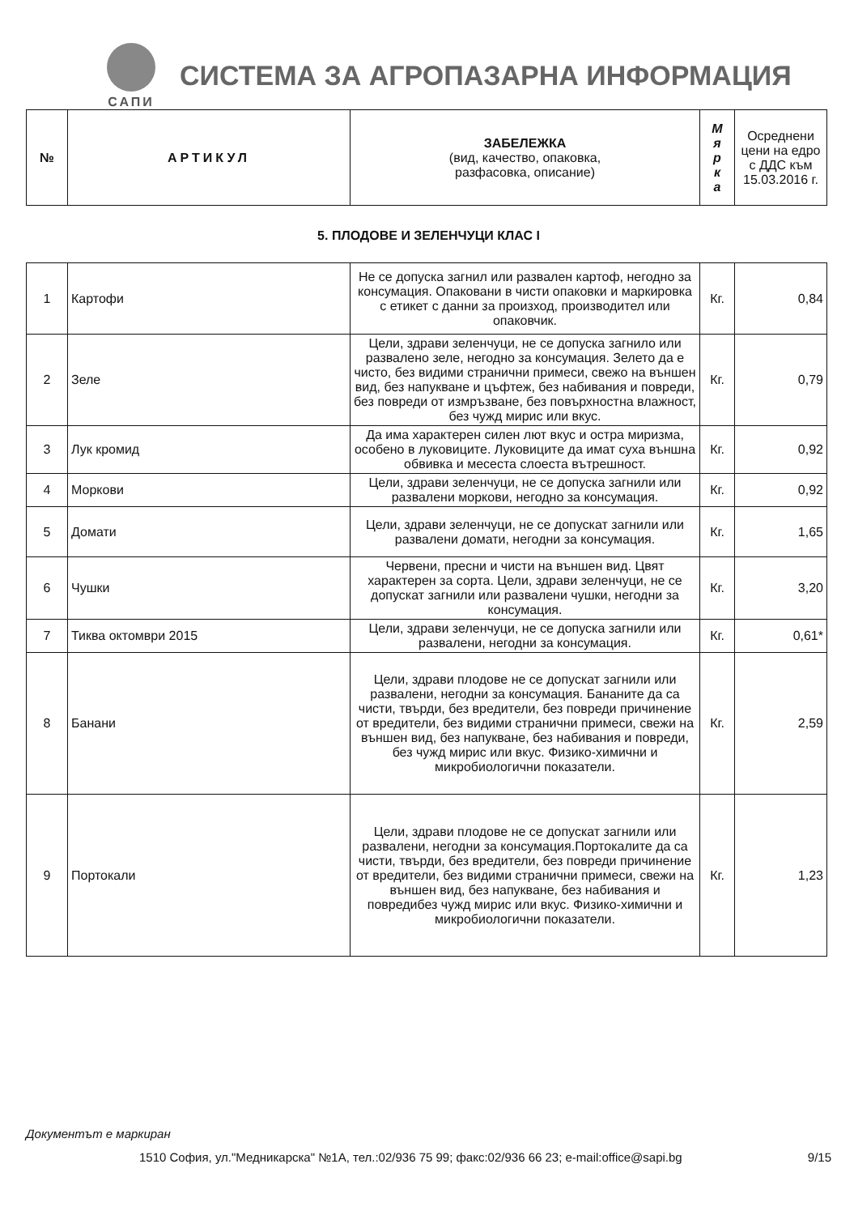САПИ
СИСТЕМА ЗА АГРОПАЗАРНА ИНФОРМАЦИЯ
| № | АРТИКУЛ | ЗАБЕЛЕЖКА (вид, качество, опаковка, разфасовка, описание) | М я р к а | Осреднени цени на едро с ДДС към 15.03.2016 г. |
| --- | --- | --- | --- | --- |
5. ПЛОДОВЕ И ЗЕЛЕНЧУЦИ КЛАС I
| 1 | Картофи | Не се допуска загнил или развален картоф, негодно за консумация. Опаковани в чисти опаковки и маркировка с етикет с данни за произход, производител или опаковчик. | Кг. | 0,84 |
| 2 | Зеле | Цели, здрави зеленчуци, не се допуска загнило или развалено зеле, негодно за консумация. Зелето да е чисто, без видими странични примеси, свежо на външен вид, без напукване и цъфтеж, без набивания и повреди, без повреди от измръзване, без повърхностна влажност, без чужд мирис или вкус. | Кг. | 0,79 |
| 3 | Лук кромид | Да има характерен силен лют вкус и остра миризма, особено в луковиците. Луковиците да имат суха външна обвивка и месеста слоеста вътрешност. | Кг. | 0,92 |
| 4 | Моркови | Цели, здрави зеленчуци, не се допуска загнили или развалени моркови, негодно за консумация. | Кг. | 0,92 |
| 5 | Домати | Цели, здрави зеленчуци, не се допускат загнили или развалени домати, негодни за консумация. | Кг. | 1,65 |
| 6 | Чушки | Червени, пресни и чисти на външен вид. Цвят характерен за сорта. Цели, здрави зеленчуци, не се допускат загнили или развалени чушки, негодни за консумация. | Кг. | 3,20 |
| 7 | Тиква октомври 2015 | Цели, здрави зеленчуци, не се допуска загнили или развалени, негодни за консумация. | Кг. | 0,61* |
| 8 | Банани | Цели, здрави плодове не се допускат загнили или развалени, негодни за консумация. Бананите да са чисти, твърди, без вредители, без повреди причинение от вредители, без видими странични примеси, свежи на външен вид, без напукване, без набивания и повреди, без чужд мирис или вкус. Физико-химични и микробиологични показатели. | Кг. | 2,59 |
| 9 | Портокали | Цели, здрави плодове не се допускат загнили или развалени, негодни за консумация.Портокалите да са чисти, твърди, без вредители, без повреди причинение от вредители, без видими странични примеси, свежи на външен вид, без напукване, без набивания и повредибез чужд мирис или вкус. Физико-химични и микробиологични показатели. | Кг. | 1,23 |
Документът е маркиран
1510 София, ул."Медникарска" №1А, тел.:02/936 75 99; факс:02/936 66 23; e-mail:office@sapi.bg 9/15